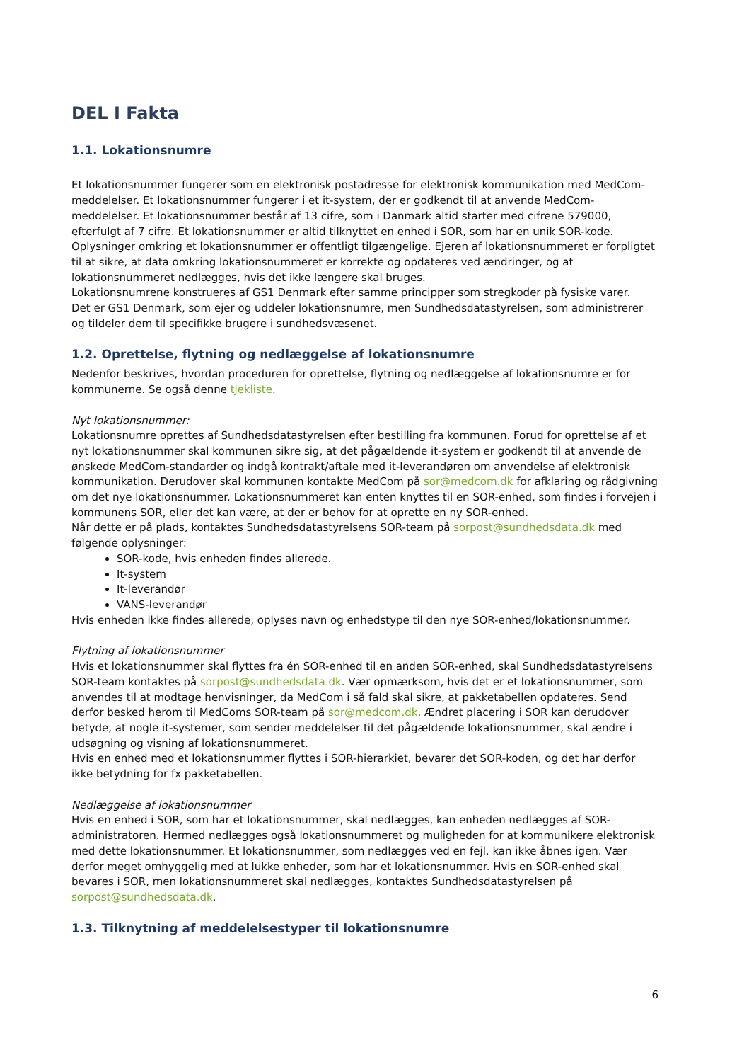DEL I Fakta
1.1. Lokationsnumre
Et lokationsnummer fungerer som en elektronisk postadresse for elektronisk kommunikation med MedCom-meddelelser. Et lokationsnummer fungerer i et it-system, der er godkendt til at anvende MedCom-meddelelser. Et lokationsnummer består af 13 cifre, som i Danmark altid starter med cifrene 579000, efterfulgt af 7 cifre. Et lokationsnummer er altid tilknyttet en enhed i SOR, som har en unik SOR-kode. Oplysninger omkring et lokationsnummer er offentligt tilgængelige. Ejeren af lokationsnummeret er forpligtet til at sikre, at data omkring lokationsnummeret er korrekte og opdateres ved ændringer, og at lokationsnummeret nedlægges, hvis det ikke længere skal bruges.
Lokationsnumrene konstrueres af GS1 Denmark efter samme principper som stregkoder på fysiske varer.
Det er GS1 Denmark, som ejer og uddeler lokationsnumre, men Sundhedsdatastyrelsen, som administrerer og tildeler dem til specifikke brugere i sundhedsvæsenet.
1.2. Oprettelse, flytning og nedlæggelse af lokationsnumre
Nedenfor beskrives, hvordan proceduren for oprettelse, flytning og nedlæggelse af lokationsnumre er for kommunerne. Se også denne tjekliste.
Nyt lokationsnummer:
Lokationsnumre oprettes af Sundhedsdatastyrelsen efter bestilling fra kommunen. Forud for oprettelse af et nyt lokationsnummer skal kommunen sikre sig, at det pågældende it-system er godkendt til at anvende de ønskede MedCom-standarder og indgå kontrakt/aftale med it-leverandøren om anvendelse af elektronisk kommunikation. Derudover skal kommunen kontakte MedCom på sor@medcom.dk for afklaring og rådgivning om det nye lokationsnummer. Lokationsnummeret kan enten knyttes til en SOR-enhed, som findes i forvejen i kommunens SOR, eller det kan være, at der er behov for at oprette en ny SOR-enhed.
Når dette er på plads, kontaktes Sundhedsdatastyrelsens SOR-team på sorpost@sundhedsdata.dk med følgende oplysninger:
SOR-kode, hvis enheden findes allerede.
It-system
It-leverandør
VANS-leverandør
Hvis enheden ikke findes allerede, oplyses navn og enhedstype til den nye SOR-enhed/lokationsnummer.
Flytning af lokationsnummer
Hvis et lokationsnummer skal flyttes fra én SOR-enhed til en anden SOR-enhed, skal Sundhedsdatastyrelsens SOR-team kontaktes på sorpost@sundhedsdata.dk. Vær opmærksom, hvis det er et lokationsnummer, som anvendes til at modtage henvisninger, da MedCom i så fald skal sikre, at pakketabellen opdateres. Send derfor besked herom til MedComs SOR-team på sor@medcom.dk. Ændret placering i SOR kan derudover betyde, at nogle it-systemer, som sender meddelelser til det pågældende lokationsnummer, skal ændre i udsøgning og visning af lokationsnummeret.
Hvis en enhed med et lokationsnummer flyttes i SOR-hierarkiet, bevarer det SOR-koden, og det har derfor ikke betydning for fx pakketabellen.
Nedlæggelse af lokationsnummer
Hvis en enhed i SOR, som har et lokationsnummer, skal nedlægges, kan enheden nedlægges af SOR-administratoren. Hermed nedlægges også lokationsnummeret og muligheden for at kommunikere elektronisk med dette lokationsnummer. Et lokationsnummer, som nedlægges ved en fejl, kan ikke åbnes igen. Vær derfor meget omhyggelig med at lukke enheder, som har et lokationsnummer. Hvis en SOR-enhed skal bevares i SOR, men lokationsnummeret skal nedlægges, kontaktes Sundhedsdatastyrelsen på sorpost@sundhedsdata.dk.
1.3. Tilknytning af meddelelsestyper til lokationsnumre
6